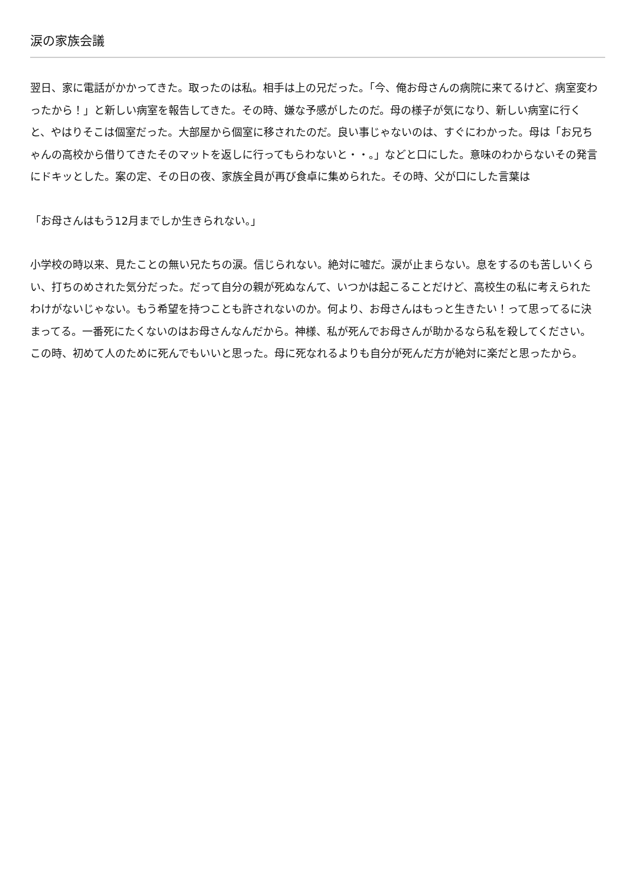涙の家族会議
翌日、家に電話がかかってきた。取ったのは私。相手は上の兄だった。「今、俺お母さんの病院に来てるけど、病室変わったから！」と新しい病室を報告してきた。その時、嫌な予感がしたのだ。母の様子が気になり、新しい病室に行くと、やはりそこは個室だった。大部屋から個室に移されたのだ。良い事じゃないのは、すぐにわかった。母は「お兄ちゃんの高校から借りてきたそのマットを返しに行ってもらわないと・・。」などと口にした。意味のわからないその発言にドキッとした。案の定、その日の夜、家族全員が再び食卓に集められた。その時、父が口にした言葉は
「お母さんはもう12月までしか生きられない。」
小学校の時以来、見たことの無い兄たちの涙。信じられない。絶対に嘘だ。涙が止まらない。息をするのも苦しいくらい、打ちのめされた気分だった。だって自分の親が死ぬなんて、いつかは起こることだけど、高校生の私に考えられたわけがないじゃない。もう希望を持つことも許されないのか。何より、お母さんはもっと生きたい！って思ってるに決まってる。一番死にたくないのはお母さんなんだから。神様、私が死んでお母さんが助かるなら私を殺してください。この時、初めて人のために死んでもいいと思った。母に死なれるよりも自分が死んだ方が絶対に楽だと思ったから。